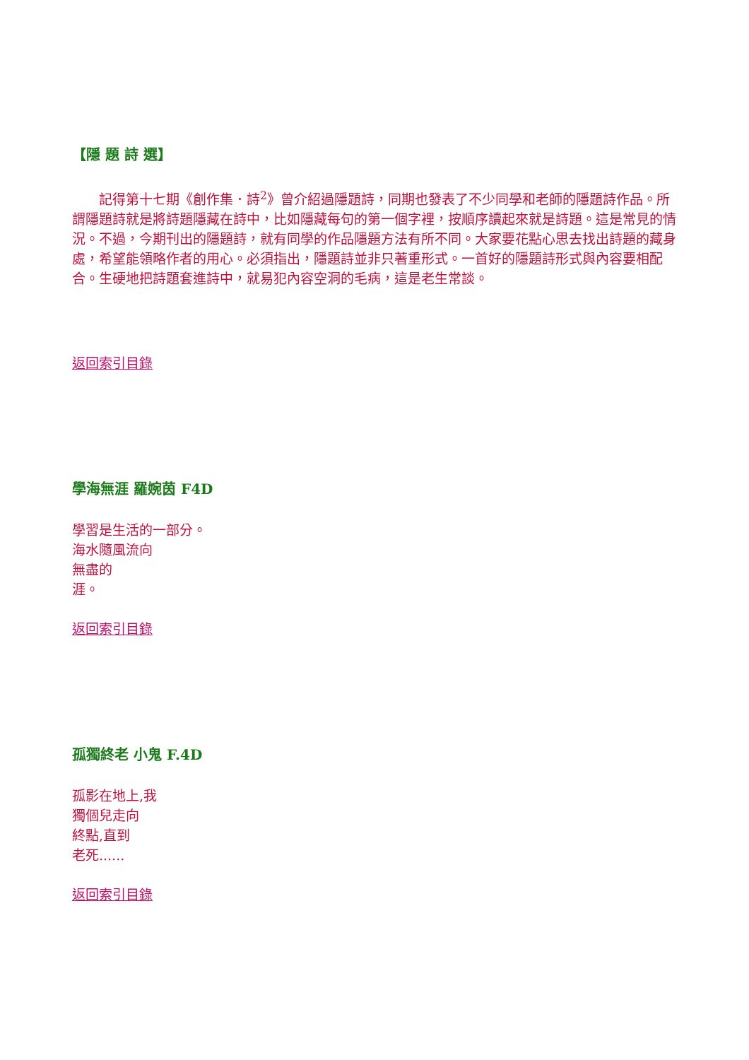【隱 題 詩 選】
　　記得第十七期《創作集．詩<sup>2</sup>》曾介紹過隱題詩，同期也發表了不少同學和老師的隱題詩作品。所謂隱題詩就是將詩題隱藏在詩中，比如隱藏每句的第一個字裡，按順序讀起來就是詩題。這是常見的情況。不過，今期刊出的隱題詩，就有同學的作品隱題方法有所不同。大家要花點心思去找出詩題的藏身處，希望能領略作者的用心。必須指出，隱題詩並非只著重形式。一首好的隱題詩形式與內容要相配合。生硬地把詩題套進詩中，就易犯內容空洞的毛病，這是老生常談。
返回索引目錄
學海無涯 羅婉茵 F4D
學習是生活的一部分。
海水隨風流向
無盡的
涯。
返回索引目錄
孤獨終老 小鬼 F.4D
孤影在地上,我
獨個兒走向
終點,直到
老死......
返回索引目錄